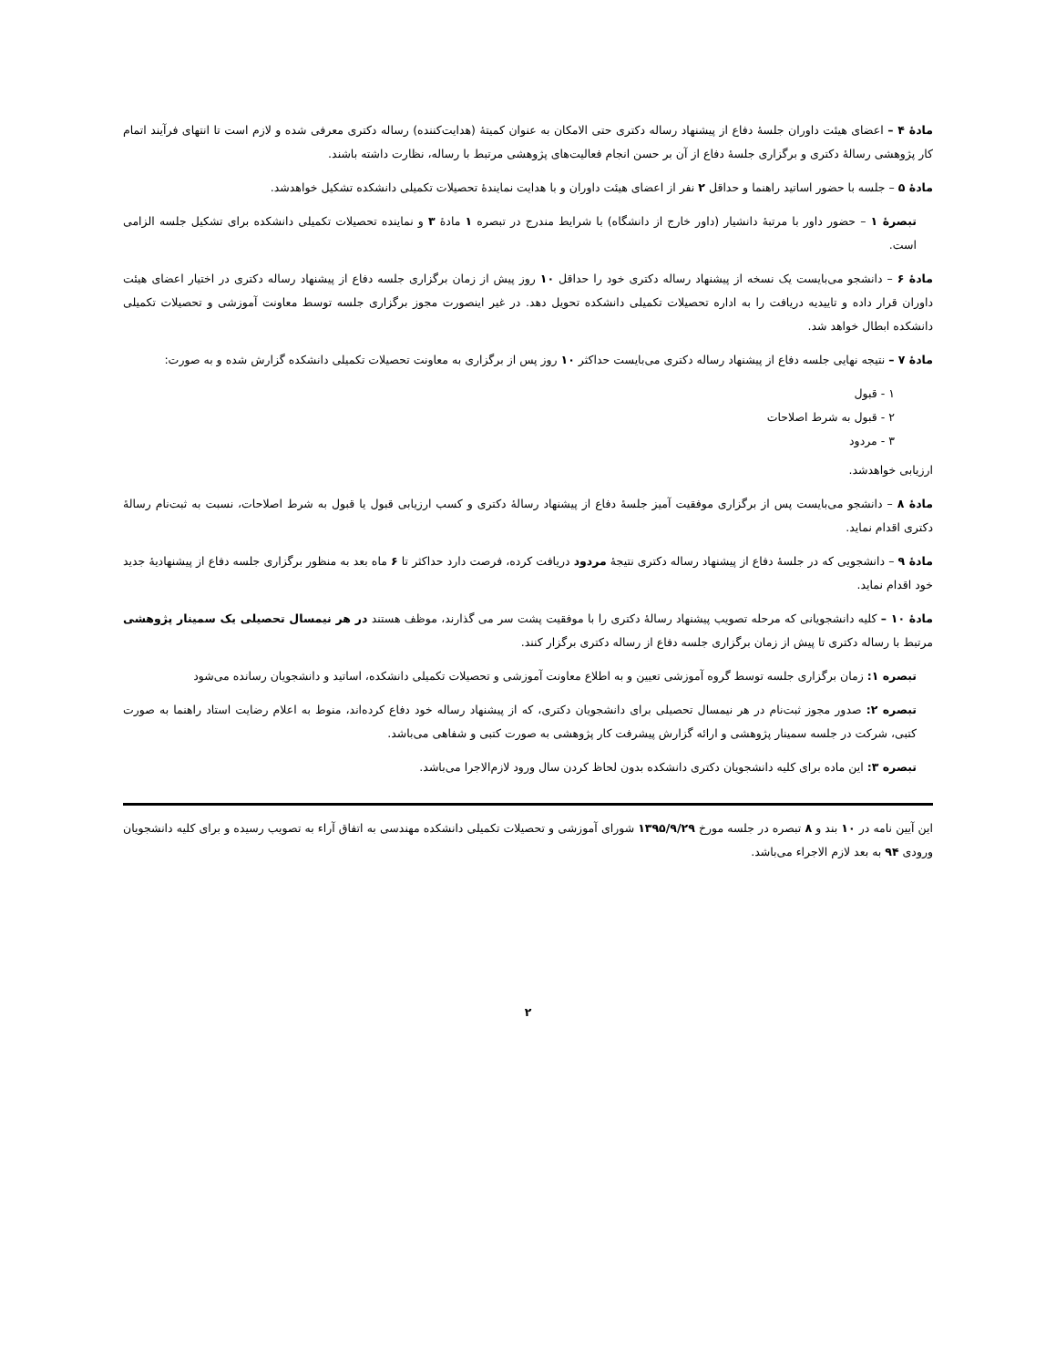مادهٔ ۴ – اعضای هیئت داوران جلسهٔ دفاع از پیشنهاد رساله دکتری حتی الامکان به عنوان کمیتهٔ (هدایت‌کننده) رساله دکتری معرفی شده و لازم است تا انتهای فرآیند اتمام کار پژوهشی رسالهٔ دکتری و برگزاری جلسهٔ دفاع از آن بر حسن انجام فعالیت‌های پژوهشی مرتبط با رساله، نظارت داشته باشند.
مادهٔ ۵ – جلسه با حضور اساتید راهنما و حداقل ۲ نفر از اعضای هیئت داوران و با هدایت نمایندهٔ تحصیلات تکمیلی دانشکده تشکیل خواهدشد.
تبصرهٔ ۱ – حضور داور با مرتبهٔ دانشیار (داور خارج از دانشگاه) با شرایط مندرج در تبصره ۱ مادهٔ ۳ و نماینده تحصیلات تکمیلی دانشکده برای تشکیل جلسه الزامی است.
مادهٔ ۶ – دانشجو می‌بایست یک نسخه از پیشنهاد رساله دکتری خود را حداقل ۱۰ روز پیش از زمان برگزاری جلسه دفاع از پیشنهاد رساله دکتری در اختیار اعضای هیئت داوران قرار داده و تاییدیه دریافت را به اداره تحصیلات تکمیلی دانشکده تحویل دهد. در غیر اینصورت مجوز برگزاری جلسه توسط معاونت آموزشی و تحصیلات تکمیلی دانشکده ابطال خواهد شد.
مادهٔ ۷ – نتیجه نهایی جلسه دفاع از پیشنهاد رساله دکتری می‌بایست حداکثر ۱۰ روز پس از برگزاری به معاونت تحصیلات تکمیلی دانشکده گزارش شده و به صورت:
۱ - قبول
۲ - قبول به شرط اصلاحات
۳ - مردود
ارزیابی خواهدشد.
مادهٔ ۸ – دانشجو می‌بایست پس از برگزاری موفقیت آمیز جلسهٔ دفاع از پیشنهاد رسالهٔ دکتری و کسب ارزیابی قبول یا قبول به شرط اصلاحات، نسبت به ثبت‌نام رسالهٔ دکتری اقدام نماید.
مادهٔ ۹ – دانشجویی که در جلسهٔ دفاع از پیشنهاد رساله دکتری نتیجهٔ مردود دریافت کرده، فرصت دارد حداکثر تا ۶ ماه بعد به منظور برگزاری جلسه دفاع از پیشنهادیهٔ جدید خود اقدام نماید.
مادهٔ ۱۰ – کلیه دانشجویانی که مرحله تصویب پیشنهاد رسالهٔ دکتری را با موفقیت پشت سر می گذارند، موظف هستند در هر نیمسال تحصیلی یک سمینار پژوهشی مرتبط با رساله دکتری تا پیش از زمان برگزاری جلسه دفاع از رساله دکتری برگزار کنند.
تبصره ۱: زمان برگزاری جلسه توسط گروه آموزشی تعیین و به اطلاع معاونت آموزشی و تحصیلات تکمیلی دانشکده، اساتید و دانشجویان رسانده می‌شود
تبصره ۲: صدور مجوز ثبت‌نام در هر نیمسال تحصیلی برای دانشجویان دکتری، که از پیشنهاد رساله خود دفاع کرده‌اند، منوط به اعلام رضایت استاد راهنما به صورت کتبی، شرکت در جلسه سمینار پژوهشی و ارائه گزارش پیشرفت کار پژوهشی به صورت کتبی و شفاهی می‌باشد.
تبصره ۳: این ماده برای کلیه دانشجویان دکتری دانشکده بدون لحاظ کردن سال ورود لازم‌الاجرا می‌باشد.
این آیین نامه در ۱۰ بند و ۸ تبصره در جلسه مورخ ۱۳۹۵/۹/۲۹ شورای آموزشی و تحصیلات تکمیلی دانشکده مهندسی به اتفاق آراء به تصویب رسیده و برای کلیه دانشجویان ورودی ۹۴ به بعد لازم الاجراء می‌باشد.
۲